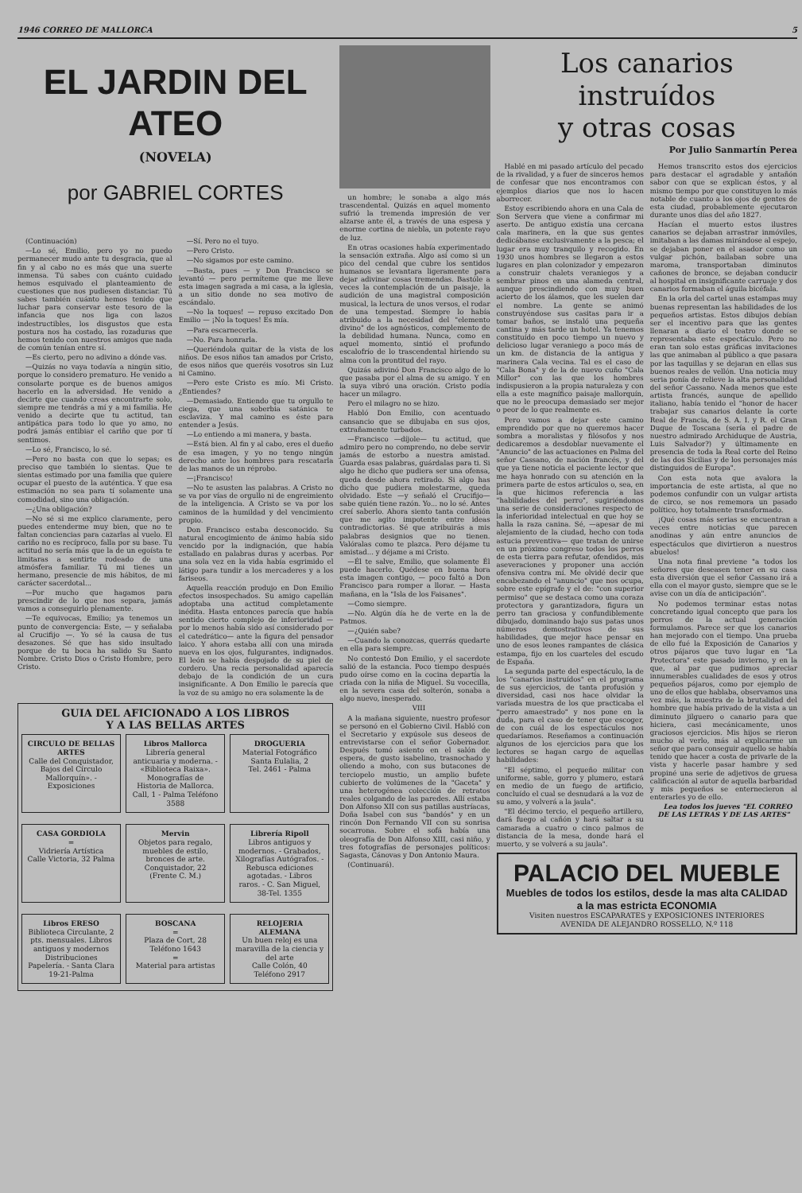1946 CORREO DE MALLORCA 5
EL JARDIN DEL ATEO
(NOVELA)
por GABRIEL CORTES
(Continuación)
—Lo sé, Emilio, pero yo no puedo permanecer mudo ante tu desgracia, que al fin y al cabo no es más que una suerte inmensa. Tú sabes con cuánto cuidado hemos esquivado el planteamiento de cuestiones que nos pudiesen distanciar. Tú sabes también cuánto hemos tenido que luchar para conservar este tesoro de la infancia que nos liga con lazos indestructibles, los disgustos que esta postura nos ha costado, las rozaduras que hemos tenido con nuestros amigos que nada de común tenían entre sí.
—Es cierto, pero no adivino a dónde vas.
—Quizás no vaya todavía a ningún sitio, porque lo considero prematuro. He venido a consolarte porque es de buenos amigos hacerlo en la adversidad. He venido a decirte que cuando creas encontrarte solo, siempre me tendrás a mí y a mi familia. He venido a decirte que tu actitud, tan antipática para todo lo que yo amo, no podrá jamás entibiar el cariño que por tí sentimos.
—Lo sé, Francisco, lo sé.
—Pero no basta con que lo sepas; es preciso que también lo sientas. Que te sientas estimado por una familia que quiere ocupar el puesto de la auténtica. Y que esa estimación no sea para tí solamente una comodidad, sino una obligación.
—¿Una obligación?
—No sé si me explico claramente, pero puedes entenderme muy bien, que no te faltan conciencias para cazarlas al vuelo. El cariño no es recíproco, falla por su base. Tu actitud no sería más que la de un egoísta te limitaras a sentirte rodeado de una atmósfera familiar. Tú mi tienes un hermano, presencie de mis hábitos, de mi carácter sacerdotal...
—Por mucho que hagamos para prescindir de lo que nos separa, jamás vamos a conseguirlo plenamente.
—Te equivocas, Emilio; ya tenemos un punto de convergencia: Este, — y señalaba al Crucifijo —. Yo sé la causa de tus desazones. Sé que has sido insultado porque de tu boca ha salido Su Santo Nombre. Cristo Dios o Cristo Hombre, pero Cristo.
—Sí. Pero no el tuyo.
—Pero Cristo.
—No sigamos por este camino.
—Basta, pues — y Don Francisco se levantó — pero permíteme que me lleve esta imagen sagrada a mi casa, a la iglesia, a un sitio donde no sea motivo de escándalo.
—No la toques! — repuso excitado Don Emilio — ¡No la toques! Es mía.
—Para escarnecerla.
—No. Para honrarla.
—Queriéndola quitar de la vista de los niños. De esos niños tan amados por Cristo, de esos niños que queréis vosotros sin Luz ni Camino.
—Pero este Cristo es mío. Mi Cristo. ¿Entiendes?
—Demasiado. Entiendo que tu orgullo te ciega, que una soberbia satánica te esclaviza. Y mal camino es éste para entender a Jesús.
—Lo entiendo a mi manera, y basta.
—Está bien. Al fin y al cabo, eres el dueño de esa imagen, y yo no tengo ningún derecho ante los hombres para rescatarla de las manos de un réprobo.
—¡Francisco!
—No te asusten las palabras. A Cristo no se va por vías de orgullo ni de engreimiento de la inteligencia. A Cristo se va por los caminos de la humildad y del vencimiento propio.
Don Francisco estaba desconocido. Su natural encogimiento de ánimo había sido vencido por la indignación, que había estallado en palabras duras y acerbas. Por una sola vez en la vida había esgrimido el látigo para tundir a los mercaderes y a los fariseos.
Aquella reacción produjo en Don Emilio efectos insospechados. Su amigo capellán adoptaba una actitud completamente inédita. Hasta entonces parecía que había sentido cierto complejo de inferioridad —por lo menos había sido así considerado por el catedrático— ante la figura del pensador laico. Y ahora estaba allí con una mirada nueva en los ojos, fulgurantes, indignados. El león se había despojado de su piel de cordero. Una recia personalidad aparecía debajo de la condición de un cura insignificante. A Don Emilio le parecía que la voz de su amigo no era solamente la de
GUIA DEL AFICIONADO A LOS LIBROS
Y A LAS BELLAS ARTES
CIRCULO DE BELLAS ARTES
Calle del Conquistador, Bajos del Círculo Mallorquín». - Exposiciones
Libros Mallorca
Librería general anticuaria y moderna. - «Biblioteca Raixa». Monografías de Historia de Mallorca. Call, 1 - Palma Teléfono 3588
DROGUERIA
Material Fotográfico
Santa Eulalia, 2
Tel. 2461 - Palma
CASA GORDIOLA
=
Vidriería Artística
Calle Victoria, 32 Palma
Mervin
Objetos para regalo, muebles de estilo, bronces de arte.
Conquistador, 22 (Frente C. M.)
Librería Ripoll
Libros antiguos y modernos. - Grabados, Xilografías Autógrafos. - Rebusca ediciones agotadas. - Libros raros. - C. San Miguel, 38-Tel. 1355
Libros ERESO
Biblioteca Circulante, 2 pts. mensuales. Libros antiguos y modernos
Distribuciones
Papelería. - Santa Clara 19-21-Palma
BOSCANA
=
Plaza de Cort, 28 Teléfono 1643
=
Material para artistas
RELOJERIA ALEMANA
Un buen reloj es una maravilla de la ciencia y del arte
Calle Colón, 40 Teléfono 2917
un hombre; le sonaba a algo más trascendental. Quizás en aquel momento sufrió la tremenda impresión de ver alzarse ante él, a través de una espesa y enorme cortina de niebla, un potente rayo de luz.
En otras ocasiones había experimentado la sensación extraña. Algo así como si un pico del cendal que cubre los sentidos humanos se levantara ligeramente para dejar adivinar cosas tremendas. Bastóle a veces la contemplación de un paisaje, la audición de una magistral composición musical, la lectura de unos versos, el rodar de una tempestad. Siempre lo había atribuido a la necesidad del "elemento divino" de los agnósticos, complemento de la debilidad humana. Nunca, como en aquel momento, sintió el profundo escalofrío de lo trascendental hiriendo su alma con la prontitud del rayo.
Quizás adivinó Don Francisco algo de lo que pasaba por el alma de su amigo. Y en la suya vibró una oración. Cristo podía hacer un milagro.
Pero el milagro no se hizo.
Habló Don Emilio, con acentuado cansancio que se dibujaba en sus ojos, extrañamente turbados.
—Francisco —díjole— tu actitud, que admiro pero no comprendo, no debe servir jamás de estorbo a nuestra amistad. Guarda esas palabras, guárdalas para ti. Si algo he dicho que pudiera ser una ofensa, queda desde ahora retirado. Si algo has dicho que pudiera molestarme, queda olvidado. Este —y señaló el Crucifijo— sabe quién tiene razón. Yo... no lo sé. Antes creí saberlo. Ahora siento tanta confusión que me agito impotente entre ideas contradictorias. Sé que atribuirás a mis palabras designios que no tienen. Valóralas como te plazca. Pero déjame tu amistad... y déjame a mi Cristo.
—Él te salve, Emilio, que solamente Él puede hacerlo. Quédese en buena hora esta imagen contigo, — poco faltó a Don Francisco para romper a llorar. — Hasta mañana, en la "Isla de los Faisanes".
—Como siempre.
—No. Algún día he de verte en la de Patmos.
—¿Quién sabe?
—Cuando la conozcas, querrás quedarte en ella para siempre.
No contestó Don Emilio, y el sacerdote salió de la estancia. Poco tiempo después pudo oírse como en la cocina departía la criada con la niña de Miguel. Su vocecilla, en la severa casa del solterón, sonaba a algo nuevo, inesperado.
VIII
A la mañana siguiente, nuestro profesor se personó en el Gobierno Civil. Habló con el Secretario y expúsole sus deseos de entrevistarse con el señor Gobernador. Después tomó asiento en el salón de espera, de gusto isabelino, trasnochado y oliendo a moho, con sus butacones de terciopelo mustio, un amplio bufete cubierto de volúmenes de la "Gaceta" y una heterogénea colección de retratos reales colgando de las paredes. Allí estaba Don Alfonso XII con sus patillas austríacas, Doña Isabel con sus "bandós" y en un rincón Don Fernando VII con su sonrisa socarrona. Sobre el sofá había una oleografía de Don Alfonso XIII, casi niño, y tres fotografías de personajes políticos: Sagasta, Cánovas y Don Antonio Maura.
(Continuará).
Los canarios instruídos
y otras cosas
Por Julio Sanmartín Perea
Hablé en mi pasado artículo del pecado de la rivalidad, y a fuer de sinceros hemos de confesar que nos encontramos con ejemplos diarios que nos lo hacen aborrecer.
Estoy escribiendo ahora en una Cala de Son Servera que viene a confirmar mi aserto. De antiguo existía una cercana cala marinera, en la que sus gentes dedicábanse exclusivamente a la pesca; el lugar era muy tranquilo y recogido. En 1930 unos hombres se llegaron a estos lugares en plan colonizador y empezaron a construir chalets veraniegos y a sembrar pinos en una alameda central, aunque prescindiendo con muy buen acierto de los álamos, que les suelen dar el nombre. La gente se animó construyéndose sus casitas para ir a tomar baños, se instaló una pequeña cantina y más tarde un hotel. Ya tenemos constituído en poco tiempo un nuevo y delicioso lugar veraniego a poco más de un km. de distancia de la antigua y marinera Cala vecina. Tal es el caso de "Cala Bona" y de la de nuevo cuño "Cala Millor" con las que los hombres indispusieron a la propia naturaleza y con ella a este magnífico paisaje mallorquín, que no le preocupa demasiado ser mejor o peor de lo que realmente es.
Pero vamos a dejar este camino emprendido por que no queremos hacer sombra a moralistas y filósofos y nos dedicaremos a desdoblar nuevamente el "Anuncio" de las actuaciones en Palma del señor Cassano, de nación francés, y del que ya tiene noticia el paciente lector que me haya honrado con su atención en la primera parte de estos artículos o, sea, en la que hicimos referencia a las "habilidades del perro", sugiriéndonos una serie de consideraciones respecto de la inferioridad intelectual en que hoy se halla la raza canina. Sé, —apesar de mi alejamiento de la ciudad, hecho con toda astucia preventiva— que tratan de unirse en un próximo congreso todos los perros de esta tierra para refutar, ofendidos, mis aseveraciones y proponer una acción ofensiva contra mí. Me olvidé decir que encabezando el "anuncio" que nos ocupa, sobre este epígrafe y el de: "con superior permiso" que se destaca como una coraza protectora y garantizadora, figura un perro tan graciosa y confundiblemente dibujado, dominando bajo sus patas unos números demostrativos de sus habilidades, que mejor hace pensar en uno de esos leones rampantes de clásica estampa, fijo en los cuarteles del escudo de España.
La segunda parte del espectáculo, la de los "canarios instruídos" en el programa de sus ejercicios, de tanta profusión y diversidad, casi nos hace olvidar la variada muestra de los que practicaba el "perro amaestrado" y nos pone en la duda, para el caso de tener que escoger, de con cuál de los espectáculos nos quedaríamos. Reseñamos a continuación algunos de los ejercicios para que los lectores se hagan cargo de aquellas habilidades:
"El séptimo, el pequeño militar con uniforme, sable, gorro y plumero, estará en medio de un fuego de artificio, concluído el cual se desnudará a la voz de su amo, y volverá a la jaula".
"El décimo tercio, el pequeño artillero, dará fuego al cañón y hará saltar a su camarada a cuatro o cinco palmos de distancia de la mesa, donde hará el muerto, y se volverá a su jaula".
Hemos transcrito estos dos ejercicios para destacar el agradable y antañón sabor con que se explican éstos, y al mismo tiempo por que constituyen lo más notable de cuanto a los ojos de gentes de esta ciudad, probablemente ejecutaron durante unos días del año 1827.
Hacían el muerto estos ilustres canarios se dejaban arrastrar inmóviles, imitaban a las damas mirándose al espejo, se dejaban poner en el asador como un vulgar pichón, bailaban sobre una maroma, transportaban diminutos cañones de bronce, se dejaban conducir al hospital en insignificante carruaje y dos canarios formaban el águila bicéfala.
En la orla del cartel unas estampas muy buenas representan las habilidades de los pequeños artistas. Estos dibujos debían ser el incentivo para que las gentes llenaran a diario el teatro donde se representaba este espectáculo. Pero no eran tan solo estas gráficas invitaciones las que animaban al público a que pasara por las taquillas y se dejaran en ellas sus buenos reales de vellón. Una noticia muy seria ponía de relieve la alta personalidad del señor Cassano. Nada menos que este artista francés, aunque de apellido italiano, había tenido el "honor de hacer trabajar sus canarios delante la corte Real de Francia, de S. A. I. y R. el Gran Duque de Toscana (sería el padre de nuestro admirado Archiduque de Austria, Luis Salvador?) y últimamente en presencia de toda la Real corte del Reino de las dos Sicilias y de los personajes más distinguidos de Europa".
Con esta nota que avalora la importancia de este artista, al que no podemos confundir con un vulgar artista de circo, se nos rememora un pasado político, hoy totalmente transformado.
¡Qué cosas más serias se encuentran a veces entre noticias que parecen anodinas y aún entre anuncios de espectáculos que divirtieron a nuestros abuelos!
Una nota final previene "a todos los señores que deseasen tener en su casa esta diversión que el señor Cassano irá a ella con el mayor gusto, siempre que se le avise con un día de anticipación".
No podemos terminar estas notas concretando igual concepto que para los perros de la actual generación formulamos. Parece ser que los canarios han mejorado con el tiempo. Una prueba de ello fué la Exposición de Canarios y otros pájaros que tuvo lugar en "La Protectora" este pasado invierno, y en la que, al par que pudimos apreciar innumerables cualidades de esos y otros pequeños pájaros, como por ejemplo de uno de ellos que hablaba, observamos una vez más, la muestra de la brutalidad del hombre que había privado de la vista a un diminuto jilguero o canario para que hiciera, casi mecánicamente, unos graciosos ejercicios. Mis hijos se rieron mucho al verlo, más al explicarme un señor que para conseguir aquello se había tenido que hacer a costa de privarle de la vista y hacerle pasar hambre y sed propiné una serie de adjetivos de gruesa calificación al autor de aquella barbaridad y mis pequeños se enternecieron al enterarles yo de ello.
Lea todos los jueves "EL CORREO DE LAS LETRAS Y DE LAS ARTES"
PALACIO DEL MUEBLE
Muebles de todos los estilos, desde la mas alta CALIDAD a la mas estricta ECONOMIA
Visiten nuestros ESCAPARATES y EXPOSICIONES INTERIORES
AVENIDA DE ALEJANDRO ROSSELLO, N.º 118